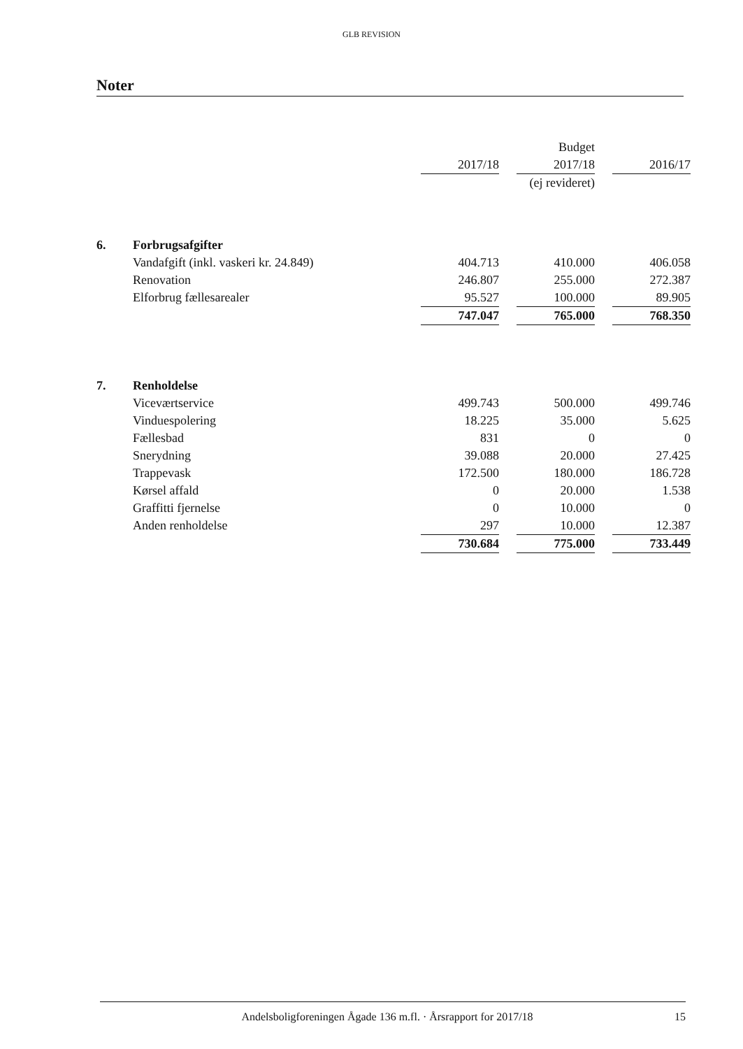GLB REVISION
Noter
| | | | | Budget | | |
| | | 2017/18 | | 2017/18 | | 2016/17 |
| | | | | (ej revideret) | | |
| 6. | Forbrugsafgifter | | | | | |
| | Vandafgift (inkl. vaskeri kr. 24.849) | 404.713 | | 410.000 | | 406.058 |
| | Renovation | 246.807 | | 255.000 | | 272.387 |
| | Elforbrug fællesarealer | 95.527 | | 100.000 | | 89.905 |
| | | 747.047 | | 765.000 | | 768.350 |
| 7. | Renholdelse | | | | | |
| | Viceværtservice | 499.743 | | 500.000 | | 499.746 |
| | Vinduespolering | 18.225 | | 35.000 | | 5.625 |
| | Fællesbad | 831 | | 0 | | 0 |
| | Snerydning | 39.088 | | 20.000 | | 27.425 |
| | Trappevask | 172.500 | | 180.000 | | 186.728 |
| | Kørsel affald | 0 | | 20.000 | | 1.538 |
| | Graffitti fjernelse | 0 | | 10.000 | | 0 |
| | Anden renholdelse | 297 | | 10.000 | | 12.387 |
| | | 730.684 | | 775.000 | | 733.449 |
Andelsboligforeningen Ågade 136 m.fl. · Årsrapport for 2017/18 15